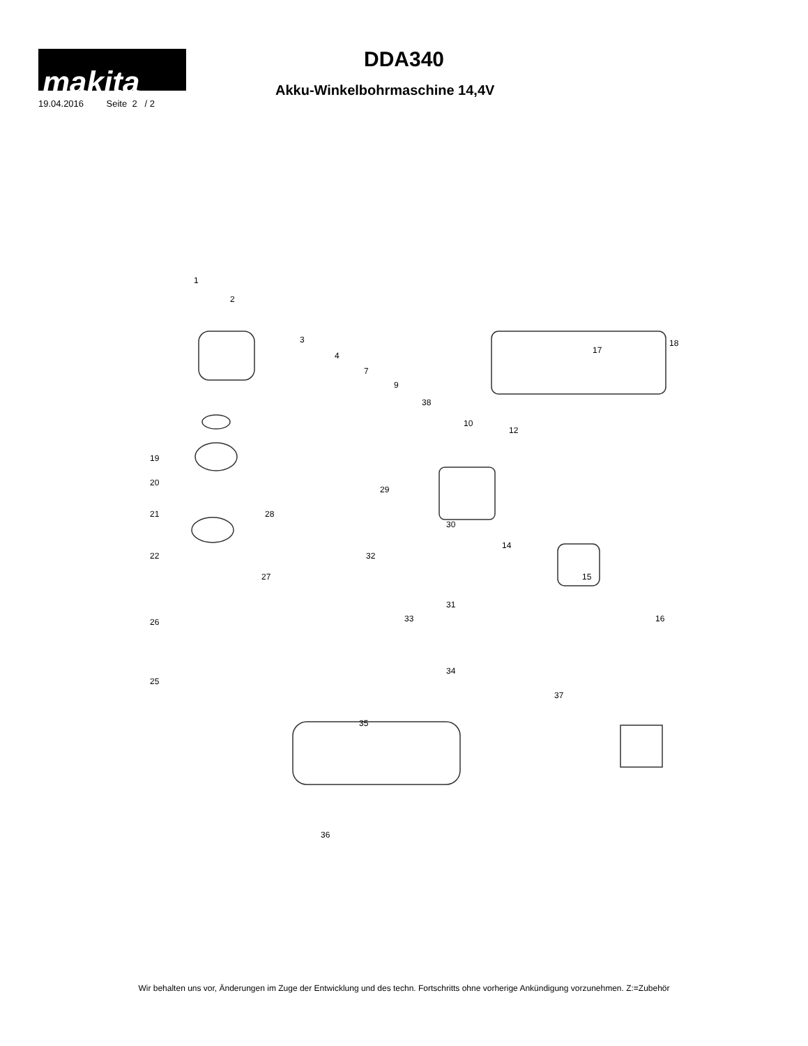makita
19.04.2016 Seite 2 / 2
DDA340
Akku-Winkelbohrmaschine 14,4V
1
2
3
4
7
9
38
10
12
17
18
19
20
21
22
26
25
28
29
30
32
27
31
14
15
16 33
34
37
35
36
Wir behalten uns vor, Änderungen im Zuge der Entwicklung und des techn. Fortschritts ohne vorherige Ankündigung vorzunehmen. Z:=Zubehör